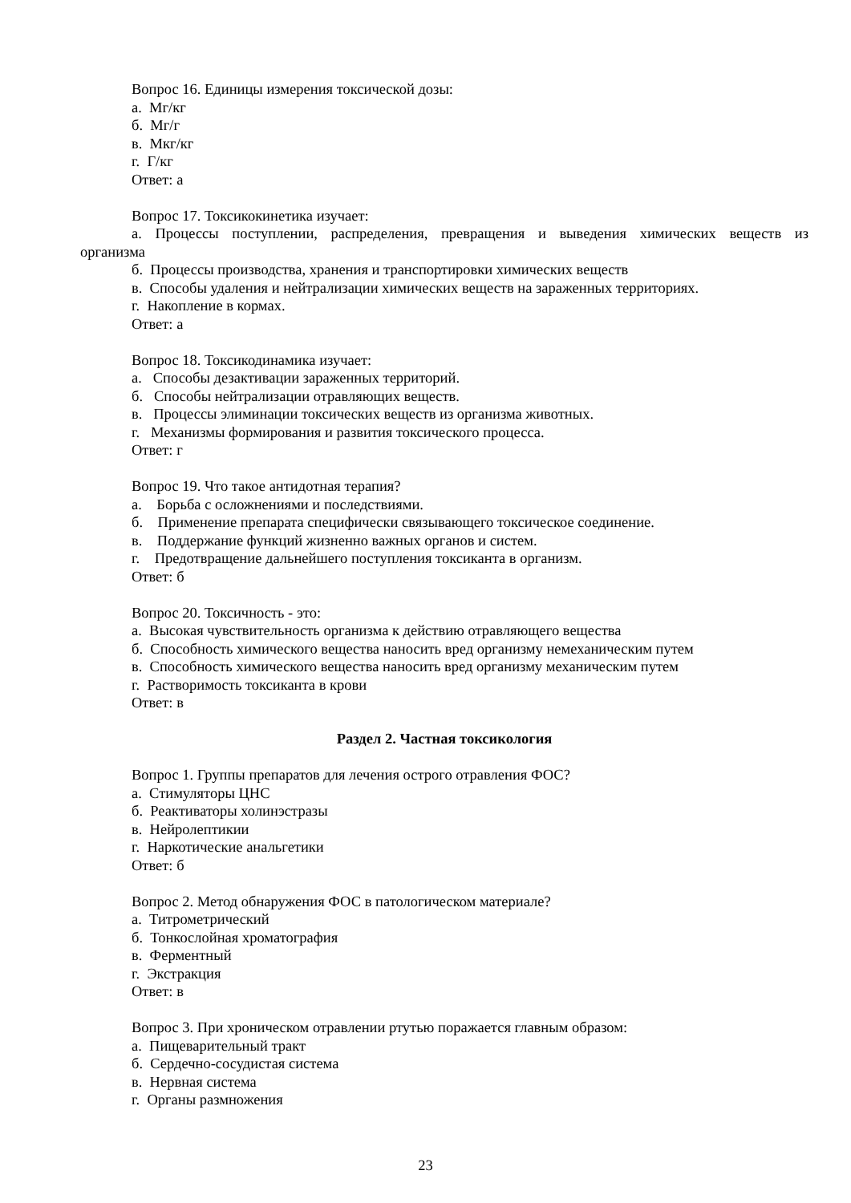Вопрос 16. Единицы измерения токсической дозы:
а. Мг/кг
б. Мг/г
в. Мкг/кг
г. Г/кг
Ответ: а
Вопрос 17. Токсикокинетика изучает:
а. Процессы поступлении, распределения, превращения и выведения химических веществ из организма
б. Процессы производства, хранения и транспортировки химических веществ
в. Способы удаления и нейтрализации химических веществ на зараженных территориях.
г. Накопление в кормах.
Ответ: а
Вопрос 18. Токсикодинамика изучает:
а. Способы дезактивации зараженных территорий.
б. Способы нейтрализации отравляющих веществ.
в. Процессы элиминации токсических веществ из организма животных.
г. Механизмы формирования и развития токсического процесса.
Ответ: г
Вопрос 19. Что такое антидотная терапия?
а. Борьба с осложнениями и последствиями.
б. Применение препарата специфически связывающего токсическое соединение.
в. Поддержание функций жизненно важных органов и систем.
г. Предотвращение дальнейшего поступления токсиканта в организм.
Ответ: б
Вопрос 20. Токсичность - это:
а. Высокая чувствительность организма к действию отравляющего вещества
б. Способность химического вещества наносить вред организму немеханическим путем
в. Способность химического вещества наносить вред организму механическим путем
г. Растворимость токсиканта в крови
Ответ: в
Раздел 2. Частная токсикология
Вопрос 1. Группы препаратов для лечения острого отравления ФОС?
а. Стимуляторы ЦНС
б. Реактиваторы холинэстразы
в. Нейролептикии
г. Наркотические анальгетики
Ответ: б
Вопрос 2. Метод обнаружения ФОС в патологическом материале?
а. Титрометрический
б. Тонкослойная хроматография
в. Ферментный
г. Экстракция
Ответ: в
Вопрос 3. При хроническом отравлении ртутью поражается главным образом:
а. Пищеварительный тракт
б. Сердечно-сосудистая система
в. Нервная система
г. Органы размножения
23